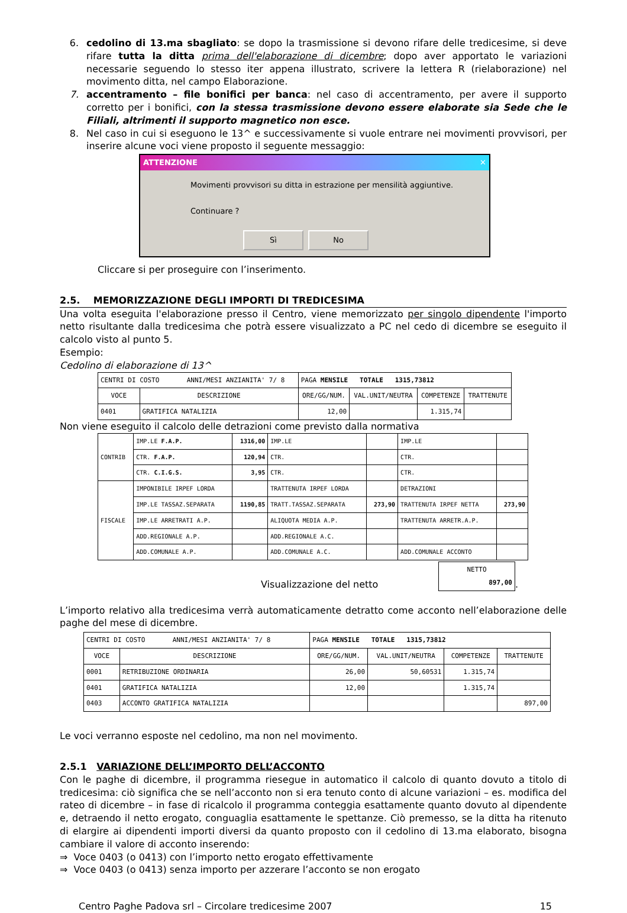6. cedolino di 13.ma sbagliato: se dopo la trasmissione si devono rifare delle tredicesime, si deve rifare tutta la ditta prima dell'elaborazione di dicembre; dopo aver apportato le variazioni necessarie seguendo lo stesso iter appena illustrato, scrivere la lettera R (rielaborazione) nel movimento ditta, nel campo Elaborazione.
7. accentramento – file bonifici per banca: nel caso di accentramento, per avere il supporto corretto per i bonifici, con la stessa trasmissione devono essere elaborate sia Sede che le Filiali, altrimenti il supporto magnetico non esce.
8. Nel caso in cui si eseguono le 13^ e successivamente si vuole entrare nei movimenti provvisori, per inserire alcune voci viene proposto il seguente messaggio:
ATTENZIONE ✕
Movimenti provvisori su ditta in estrazione per mensilità aggiuntive.
Continuare ?
Sì No
Cliccare si per proseguire con l’inserimento.
2.5. MEMORIZZAZIONE DEGLI IMPORTI DI TREDICESIMA
Una volta eseguita l'elaborazione presso il Centro, viene memorizzato per singolo dipendente l'importo netto risultante dalla tredicesima che potrà essere visualizzato a PC nel cedo di dicembre se eseguito il calcolo visto al punto 5.
Esempio:
Cedolino di elaborazione di 13^
| CENTRI DI COSTO ANNI/MESI ANZIANITA' 7/ 8 | | PAGA MENSILE TOTALE 1315,73812 | | | |
| VOCE | DESCRIZIONE | ORE/GG/NUM. | VAL.UNIT/NEUTRA | COMPETENZE | TRATTENUTE |
| 0401 | GRATIFICA NATALIZIA | 12,00 | | 1.315,74 | |
Non viene eseguito il calcolo delle detrazioni come previsto dalla normativa
| CONTRIB | IMP.LE F.A.P. | 1316,00 | IMP.LE | | IMP.LE | |
| | CTR. F.A.P. | 120,94 | CTR. | | CTR. | |
| | CTR. C.I.G.S. | 3,95 | CTR. | | CTR. | |
| FISCALE | IMPONIBILE IRPEF LORDA | | TRATTENUTA IRPEF LORDA | | DETRAZIONI | |
| | IMP.LE TASSAZ.SEPARATA | 1190,85 | TRATT.TASSAZ.SEPARATA | 273,90 | TRATTENUTA IRPEF NETTA | 273,90 |
| | IMP.LE ARRETRATI A.P. | | ALIQUOTA MEDIA A.P. | | TRATTENUTA ARRETR.A.P. | |
| | ADD.REGIONALE A.P. | | ADD.REGIONALE A.C. | | | |
| | ADD.COMUNALE A.P. | | ADD.COMUNALE A.C. | | ADD.COMUNALE ACCONTO | |
Visualizzazione del netto
| NETTO 897,00 |
.
L’importo relativo alla tredicesima verrà automaticamente detratto come acconto nell’elaborazione delle paghe del mese di dicembre.
| CENTRI DI COSTO ANNI/MESI ANZIANITA' 7/ 8 | | PAGA MENSILE TOTALE 1315,73812 | | | |
| VOCE | DESCRIZIONE | ORE/GG/NUM. | VAL.UNIT/NEUTRA | COMPETENZE | TRATTENUTE |
| 0001 | RETRIBUZIONE ORDINARIA | 26,00 | 50,60531 | 1.315,74 | |
| 0401 | GRATIFICA NATALIZIA | 12,00 | | 1.315,74 | |
| 0403 | ACCONTO GRATIFICA NATALIZIA | | | | 897,00 |
Le voci verranno esposte nel cedolino, ma non nel movimento.
2.5.1 VARIAZIONE DELL’IMPORTO DELL’ACCONTO
Con le paghe di dicembre, il programma riesegue in automatico il calcolo di quanto dovuto a titolo di tredicesima: ciò significa che se nell’acconto non si era tenuto conto di alcune variazioni – es. modifica del rateo di dicembre – in fase di ricalcolo il programma conteggia esattamente quanto dovuto al dipendente e, detraendo il netto erogato, conguaglia esattamente le spettanze. Ciò premesso, se la ditta ha ritenuto di elargire ai dipendenti importi diversi da quanto proposto con il cedolino di 13.ma elaborato, bisogna cambiare il valore di acconto inserendo:
⇒ Voce 0403 (o 0413) con l’importo netto erogato effettivamente
⇒ Voce 0403 (o 0413) senza importo per azzerare l’acconto se non erogato
Centro Paghe Padova srl – Circolare tredicesime 2007 15